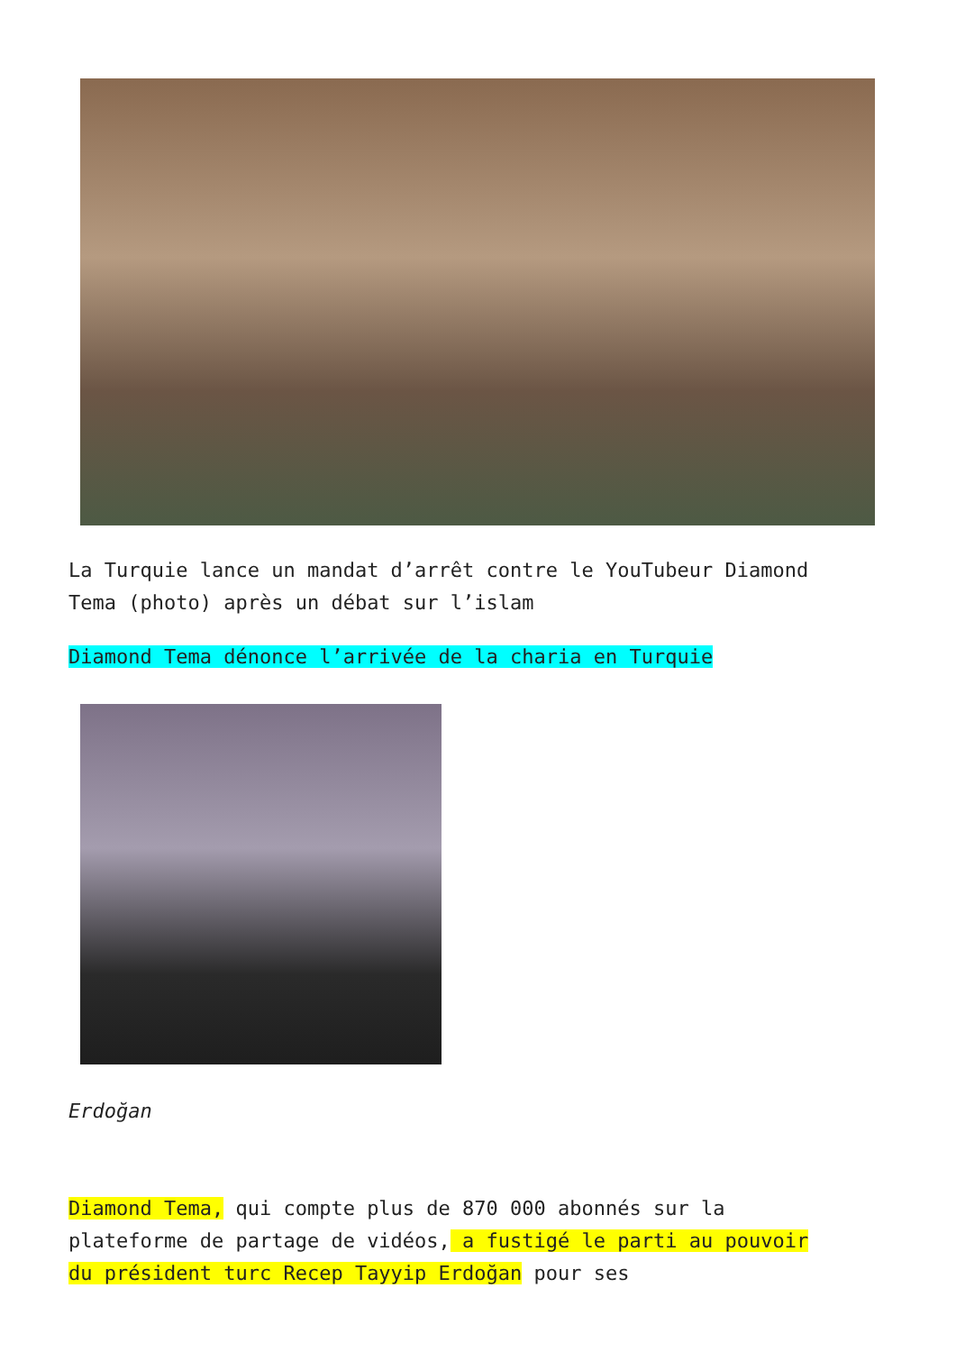La Turquie lance un mandat d’arrêt contre le YouTubeur Diamond Tema (photo) après un débat sur l’islam
Diamond Tema dénonce l’arrivée de la charia en Turquie
Erdoğan
Diamond Tema, qui compte plus de 870 000 abonnés sur la plateforme de partage de vidéos, a fustigé le parti au pouvoir du président turc Recep Tayyip Erdoğan pour ses